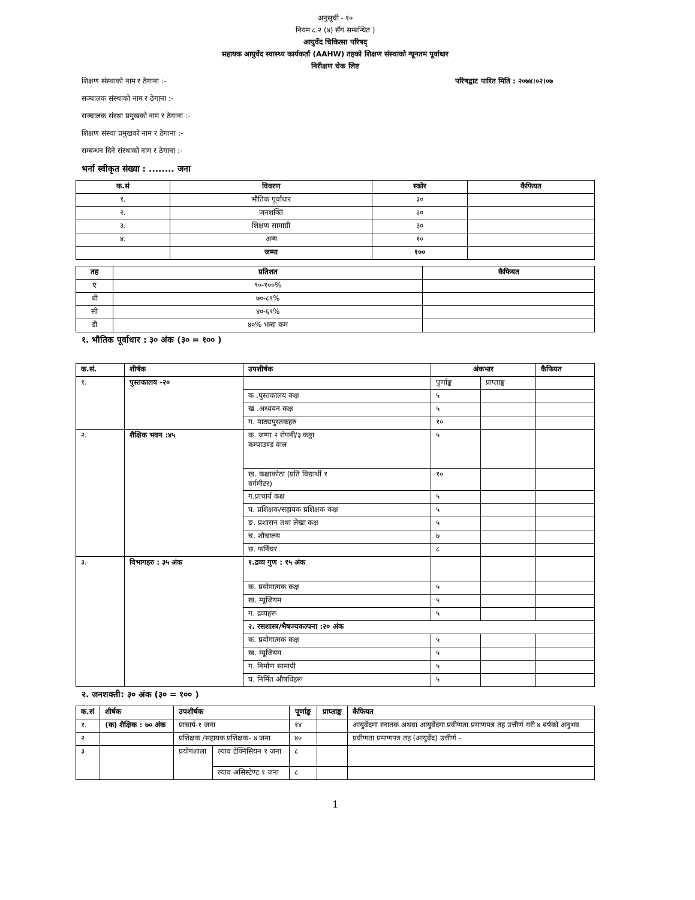अनुसूची - १०
नियम ८.२ (४) सँग सम्बन्धित )
आयुर्वेद चिकित्सा परिषद्
सहायक आयुर्वेद स्वास्थ्य कार्यकर्ता (AAHW) तहको शिक्षण संस्थाको न्यूनतम पूर्वाधार
निरीक्षण चेक लिष्ट
शिक्षण संस्थाको नाम र ठेगाना :- परिषद्वाट पारित मिति : २०७४।०२।०७
सञ्चालक संस्थाको नाम र ठेगाना :-
सञ्चालक संस्था प्रमुखको नाम र ठेगाना :-
शिक्षण संस्था प्रमुखको नाम र ठेगाना :-
सम्बन्धन दिने संस्थाको नाम र ठेगाना :-
भर्ना स्वीकृत संख्या : ........ जना
| क.सं | विवरण | स्कोर | कैफियत |
| --- | --- | --- | --- |
| १. | भौतिक पूर्वाधार | ३० | |
| २. | जनशक्ति | ३० | |
| ३. | शिक्षण सामाग्री | ३० | |
| ४. | अन्य | १० | |
| | जम्मा | १०० | |
| तह | प्रतिशत | कैफियत |
| --- | --- | --- |
| ए | ९०-१००% | |
| बी | ७०-८९% | |
| सी | ४०-६९% | |
| डी | ४०% भन्दा कम | |
१. भौतिक पूर्वाधार : ३० अंक (३० = १०० )
| क.सं. | शीर्षक | उपशीर्षक | अंकभार | | कैफियत |
| --- | --- | --- | --- | --- | --- |
| १. | पुस्तकालय -२० | | पुर्णाङ्क | प्राप्ताङ्क | |
| | | क .पुस्तकालय कक्ष | ५ | | |
| | | ख .अध्ययन कक्ष | ५ | | |
| | | ग. पाठ्यपुस्तकहरु | १० | | |
| २. | शैक्षिक भवन :४५ | क. जग्गा २ रोपनी/३ कठ्ठा कम्पाउण्ड वाल | ५ | | |
| | | ख. कक्षाकोठा (प्रति विद्यार्थी १ वर्गमीटर) | १० | | |
| | | ग.प्राचार्य कक्ष | ५ | | |
| | | घ. प्रशिक्षक/सहायक प्रशिक्षक कक्ष | ५ | | |
| | | ङ. प्रशासन तथा लेखा कक्ष | ५ | | |
| | | च. शौचालय | ७ | | |
| | | छ. फर्निचर | ८ | | |
| ३. | विभागहरु : ३५ अंक | १.द्रव्य गुण : १५ अंक | | | |
| | | क. प्रयोगात्मक कक्ष | ५ | | |
| | | ख. म्यूजियम | ५ | | |
| | | ग. द्रव्यहरू | ५ | | |
| | | २. रसशास्त्र/भैषज्यकल्पना :२० अंक | | | |
| | | क. प्रयोगात्मक कक्ष | ५ | | |
| | | ख. म्यूजियम | ५ | | |
| | | ग. निर्माण सामाग्री | ५ | | |
| | | घ. निर्मित औषधिहरू | ५ | | |
२. जनशक्ती: ३० अंक (३० = १०० )
| क.सं | शीर्षक | उपशीर्षक | | पूर्णाङ्क | प्राप्ताङ्क | कैफियत |
| --- | --- | --- | --- | --- | --- | --- |
| १. | (क) शैक्षिक : ७० अंक | प्राचार्य-१ जना | | १४ | | आयुर्वेदमा स्नातक अथवा आयुर्वेदमा प्रवीणता प्रमाणपत्र तह उत्तीर्ण गरी ४ बर्षको अनुभव |
| २ | | प्रशिक्षक /सहायक प्रशिक्षक- ४ जना | | ४० | | प्रवीणता प्रमाणपत्र तह (आयुर्वेद) उत्तीर्ण - |
| ३ | | प्रयोगशाला | ल्याव टेक्निसियन १ जना | ८ | | |
| | | | ल्याव असिस्टेण्ट १ जना | ८ | | |
1